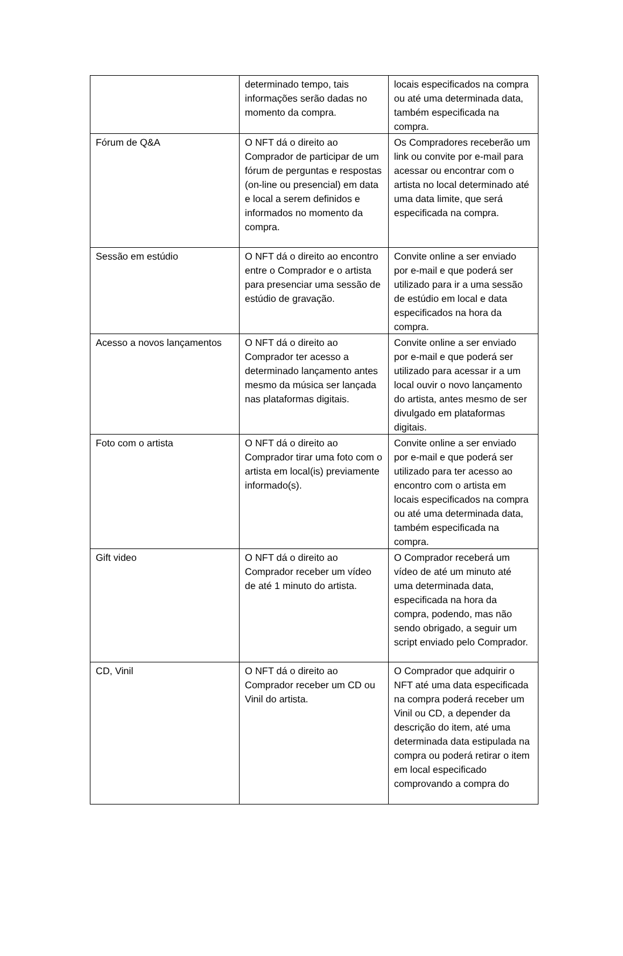| | determinado tempo, tais informações serão dadas no momento da compra. | locais especificados na compra ou até uma determinada data, também especificada na compra. |
| Fórum de Q&A | O NFT dá o direito ao Comprador de participar de um fórum de perguntas e respostas (on-line ou presencial) em data e local a serem definidos e informados no momento da compra. | Os Compradores receberão um link ou convite por e-mail para acessar ou encontrar com o artista no local determinado até uma data limite, que será especificada na compra. |
| Sessão em estúdio | O NFT dá o direito ao encontro entre o Comprador e o artista para presenciar uma sessão de estúdio de gravação. | Convite online a ser enviado por e-mail e que poderá ser utilizado para ir a uma sessão de estúdio em local e data especificados na hora da compra. |
| Acesso a novos lançamentos | O NFT dá o direito ao Comprador ter acesso a determinado lançamento antes mesmo da música ser lançada nas plataformas digitais. | Convite online a ser enviado por e-mail e que poderá ser utilizado para acessar ir a um local ouvir o novo lançamento do artista, antes mesmo de ser divulgado em plataformas digitais. |
| Foto com o artista | O NFT dá o direito ao Comprador tirar uma foto com o artista em local(is) previamente informado(s). | Convite online a ser enviado por e-mail e que poderá ser utilizado para ter acesso ao encontro com o artista em locais especificados na compra ou até uma determinada data, também especificada na compra. |
| Gift video | O NFT dá o direito ao Comprador receber um vídeo de até 1 minuto do artista. | O Comprador receberá um vídeo de até um minuto até uma determinada data, especificada na hora da compra, podendo, mas não sendo obrigado, a seguir um script enviado pelo Comprador. |
| CD, Vinil | O NFT dá o direito ao Comprador receber um CD ou Vinil do artista. | O Comprador que adquirir o NFT até uma data especificada na compra poderá receber um Vinil ou CD, a depender da descrição do item, até uma determinada data estipulada na compra ou poderá retirar o item em local especificado comprovando a compra do |